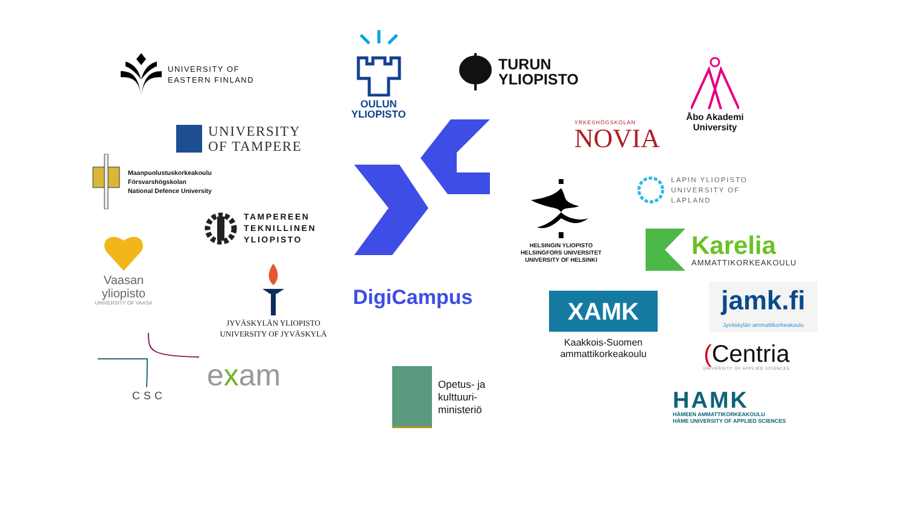UNIVERSITY OF
EASTERN FINLAND
Maanpuolustuskorkeakoulu
Försvarshögskolan
National Defence University
Vaasan
yliopisto
UNIVERSITY OF VAASA
CSC
UNIVERSITY
OF TAMPERE
TAMPEREEN
TEKNILLINEN
YLIOPISTO
JYVÄSKYLÄN YLIOPISTO
UNIVERSITY OF JYVÄSKYLÄ
exam
OULUN
YLIOPISTO
DigiCampus
Opetus- ja
kulttuuri-
ministeriö
TURUN
YLIOPISTO
YRKESHÖGSKOLAN
NOVIA
HELSINGIN YLIOPISTO
HELSINGFORS UNIVERSITET
UNIVERSITY OF HELSINKI
XAMK
Kaakkois-Suomen
ammattikorkeakoulu
Åbo Akademi
University
LAPIN YLIOPISTO
UNIVERSITY OF LAPLAND
Karelia
AMMATTIKORKEAKOULU
jamk.fi
Jyväskylän ammattikorkeakoulu
(Centria
UNIVERSITY OF APPLIED SCIENCES
HAMK
HÄMEEN AMMATTIKORKEAKOULU
HÄME UNIVERSITY OF APPLIED SCIENCES